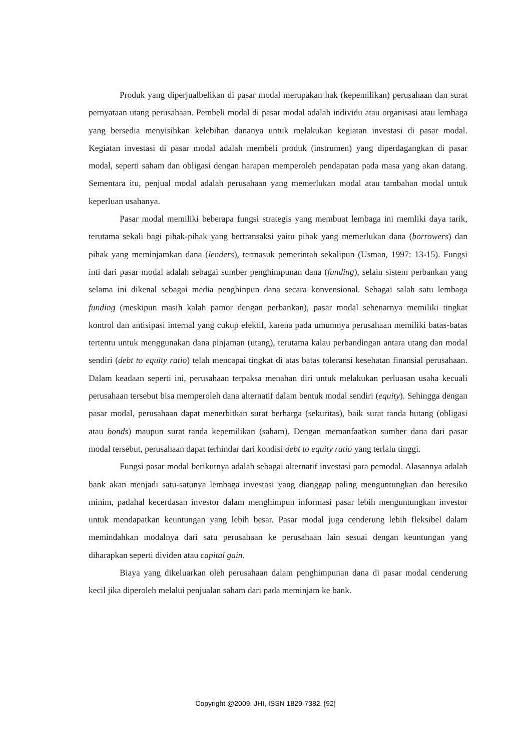Produk yang diperjualbelikan di pasar modal merupakan hak (kepemilikan) perusahaan dan surat pernyataan utang perusahaan. Pembeli modal di pasar modal adalah individu atau organisasi atau lembaga yang bersedia menyisihkan kelebihan dananya untuk melakukan kegiatan investasi di pasar modal. Kegiatan investasi di pasar modal adalah membeli produk (instrumen) yang diperdagangkan di pasar modal, seperti saham dan obligasi dengan harapan memperoleh pendapatan pada masa yang akan datang. Sementara itu, penjual modal adalah perusahaan yang memerlukan modal atau tambahan modal untuk keperluan usahanya.
Pasar modal memiliki beberapa fungsi strategis yang membuat lembaga ini memliki daya tarik, terutama sekali bagi pihak-pihak yang bertransaksi yaitu pihak yang memerlukan dana (borrowers) dan pihak yang meminjamkan dana (lenders), termasuk pemerintah sekalipun (Usman, 1997: 13-15). Fungsi inti dari pasar modal adalah sebagai sumber penghimpunan dana (funding), selain sistem perbankan yang selama ini dikenal sebagai media penghinpun dana secara konvensional. Sebagai salah satu lembaga funding (meskipun masih kalah pamor dengan perbankan), pasar modal sebenarnya memiliki tingkat kontrol dan antisipasi internal yang cukup efektif, karena pada umumnya perusahaan memiliki batas-batas tertentu untuk menggunakan dana pinjaman (utang), terutama kalau perbandingan antara utang dan modal sendiri (debt to equity ratio) telah mencapai tingkat di atas batas toleransi kesehatan finansial perusahaan. Dalam keadaan seperti ini, perusahaan terpaksa menahan diri untuk melakukan perluasan usaha kecuali perusahaan tersebut bisa memperoleh dana alternatif dalam bentuk modal sendiri (equity). Sehingga dengan pasar modal, perusahaan dapat menerbitkan surat berharga (sekuritas), baik surat tanda hutang (obligasi atau bonds) maupun surat tanda kepemilikan (saham). Dengan memanfaatkan sumber dana dari pasar modal tersebut, perusahaan dapat terhindar dari kondisi debt to equity ratio yang terlalu tinggi.
Fungsi pasar modal berikutnya adalah sebagai alternatif investasi para pemodal. Alasannya adalah bank akan menjadi satu-satunya lembaga investasi yang dianggap paling menguntungkan dan beresiko minim, padahal kecerdasan investor dalam menghimpun informasi pasar lebih menguntungkan investor untuk mendapatkan keuntungan yang lebih besar. Pasar modal juga cenderung lebih fleksibel dalam memindahkan modalnya dari satu perusahaan ke perusahaan lain sesuai dengan keuntungan yang diharapkan seperti dividen atau capital gain.
Biaya yang dikeluarkan oleh perusahaan dalam penghimpunan dana di pasar modal cenderung kecil jika diperoleh melalui penjualan saham dari pada meminjam ke bank.
Copyright @2009, JHI, ISSN 1829-7382, [92]